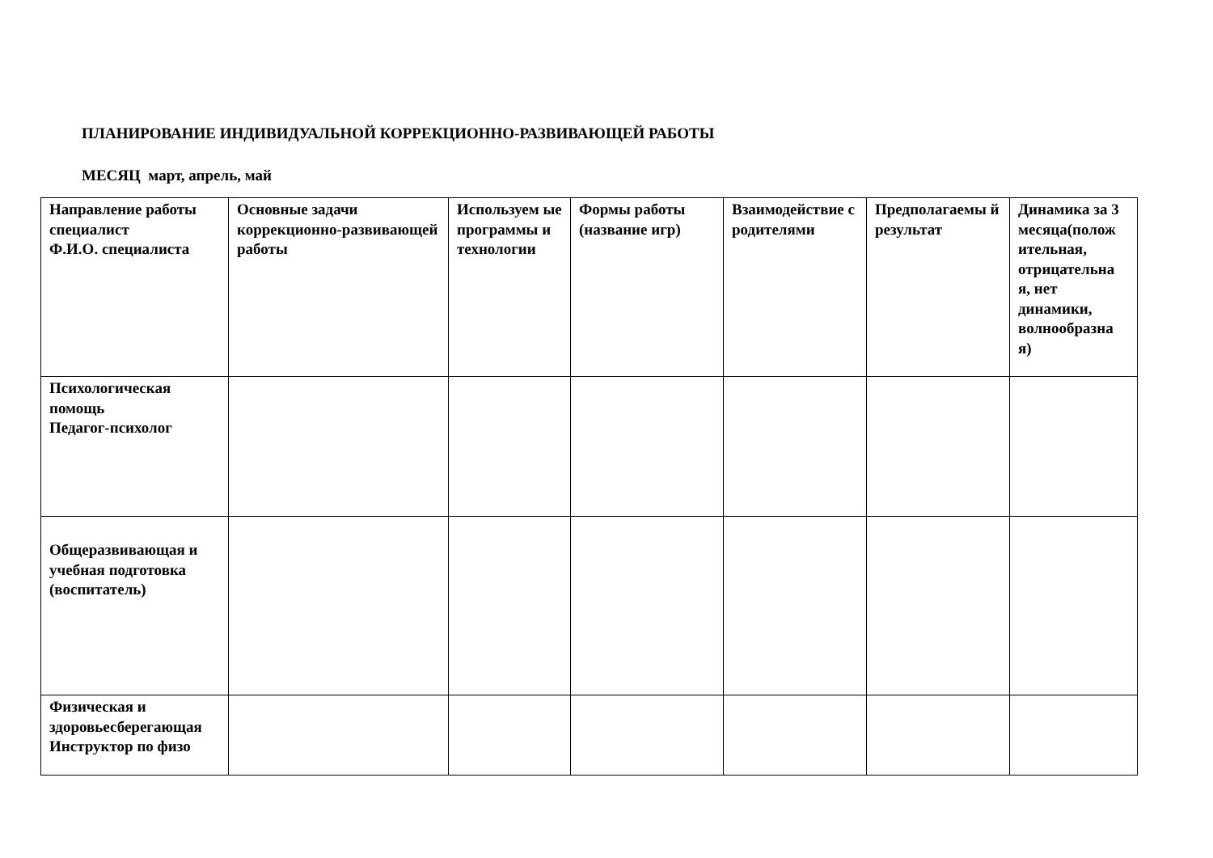ПЛАНИРОВАНИЕ ИНДИВИДУАЛЬНОЙ КОРРЕКЦИОННО-РАЗВИВАЮЩЕЙ РАБОТЫ
МЕСЯЦ март, апрель, май
| Направление работы специалист Ф.И.О. специалиста | Основные задачи коррекционно-развивающей работы | Используем ые программы и технологии | Формы работы (название игр) | Взаимодействие с родителями | Предполагаемы й результат | Динамика за 3 месяца(полож ительная, отрицательна я, нет динамики, волнообразна я) |
| Психологическая помощь Педагог-психолог | | | | | | |
| Общеразвивающая и учебная подготовка (воспитатель) | | | | | | |
| Физическая и здоровьесберегающая Инструктор по физо | | | | | | |